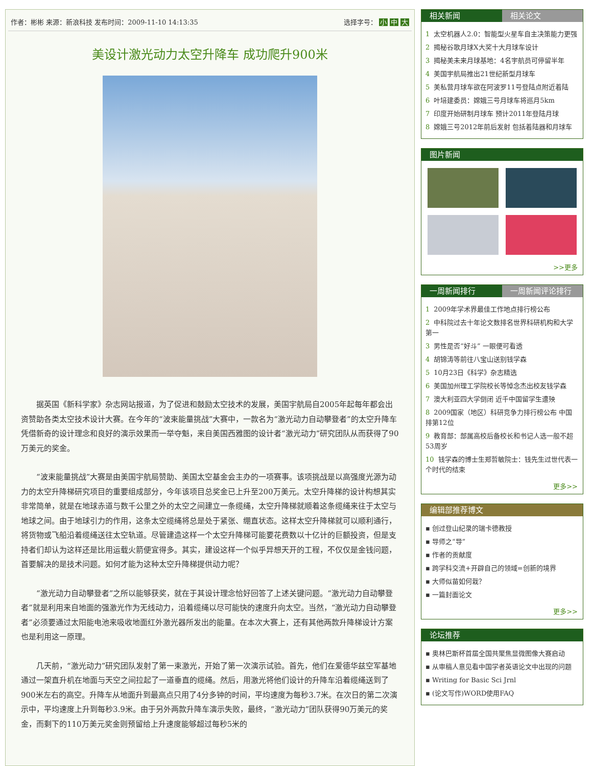作者：彬彬 来源：新浪科技 发布时间：2009-11-10 14:13:35 选择字号： 小 中 大
美设计激光动力太空升降车 成功爬升900米
据英国《新科学家》杂志网站报道，为了促进和鼓励太空技术的发展，美国宇航局自2005年起每年都会出资赞助各类太空技术设计大赛。在今年的“波束能量挑战”大赛中，一款名为“激光动力自动攀登者”的太空升降车凭借新奇的设计理念和良好的演示效果而一举夺魁，来自美国西雅图的设计者“激光动力”研究团队从而获得了90万美元的奖金。
“波束能量挑战”大赛是由美国宇航局赞助、美国太空基金会主办的一项赛事。该项挑战是以高强度光源为动力的太空升降梯研究项目的重要组成部分，今年该项目总奖金已上升至200万美元。太空升降梯的设计构想其实非常简单，就是在地球赤道与数千公里之外的太空之间建立一条缆绳，太空升降梯就顺着这条缆绳来往于太空与地球之间。由于地球引力的作用，这条太空缆绳将总是处于紧张、绷直状态。这样太空升降梯就可以顺利通行，将货物或飞船沿着缆绳送往太空轨道。尽管建造这样一个太空升降梯可能要花费数以十亿计的巨额投资，但是支持者们却认为这样还是比用运载火箭便宜得多。其实，建设这样一个似乎异想天开的工程，不仅仅是金钱问题，首要解决的是技术问题。如何才能为这种太空升降梯提供动力呢？
“激光动力自动攀登者”之所以能够获奖，就在于其设计理念恰好回答了上述关键问题。“激光动力自动攀登者”就是利用来自地面的强激光作为无线动力，沿着缆绳以尽可能快的速度升向太空。当然，“激光动力自动攀登者”必须要通过太阳能电池来吸收地面红外激光器所发出的能量。在本次大赛上，还有其他两款升降梯设计方案也是利用这一原理。
几天前，“激光动力”研究团队发射了第一束激光，开始了第一次演示试验。首先，他们在爱德华兹空军基地通过一架直升机在地面与天空之间拉起了一道垂直的缆绳。然后，用激光将他们设计的升降车沿着缆绳送到了900米左右的高空。升降车从地面升到最高点只用了4分多钟的时间，平均速度为每秒3.7米。在次日的第二次演示中，平均速度上升到每秒3.9米。由于另外两款升降车演示失败，最终，“激光动力”团队获得90万美元的奖金，而剩下的110万美元奖金则预留给上升速度能够超过每秒5米的
相关新闻 相关论文
1 太空机器人2.0：智能型火星车自主决策能力更强
2 揭秘谷歌月球X大奖十大月球车设计
3 揭秘美未来月球基地：4名宇航员可停留半年
4 美国宇航局推出21世纪新型月球车
5 美私营月球车欲在阿波罗11号登陆点附近着陆
6 叶培建委员：嫦娥三号月球车将巡月5km
7 印度开始研制月球车 预计2011年登陆月球
8 嫦娥三号2012年前后发射 包括着陆器和月球车
图片新闻
>>更多
一周新闻排行 一周新闻评论排行
1 2009年学术界最佳工作地点排行榜公布
2 中科院过去十年论文数排名世界科研机构和大学第一
3 男性是否“好斗” 一眼便可看透
4 胡锦涛等前往八宝山送别钱学森
5 10月23日《科学》杂志精选
6 美国加州理工学院校长等悼念杰出校友钱学森
7 澳大利亚四大学倒闭 近千中国留学生遭殃
8 2009国家（地区）科研竞争力排行榜公布 中国排第12位
9 教育部：部属高校后备校长和书记人选一般不超53周岁
10 钱学森的博士生郑哲敏院士：钱先生过世代表一个时代的结束
更多>>
编辑部推荐博文
▪ 创过登山纪录的瑞卡德教授
▪ 导师之“导”
▪ 作者的贡献度
▪ 跨学科交流+开辟自己的领域=创新的境界
▪ 大师似苗如何栽？
▪ 一篇封面论文
更多>>
论坛推荐
▪ 奥林巴斯杯首届全国共聚焦显微图像大赛启动
▪ 从审稿人意见看中国学者英语论文中出现的问题
▪ Writing for Basic Sci Jrnl
▪ (论文写作)WORD使用FAQ